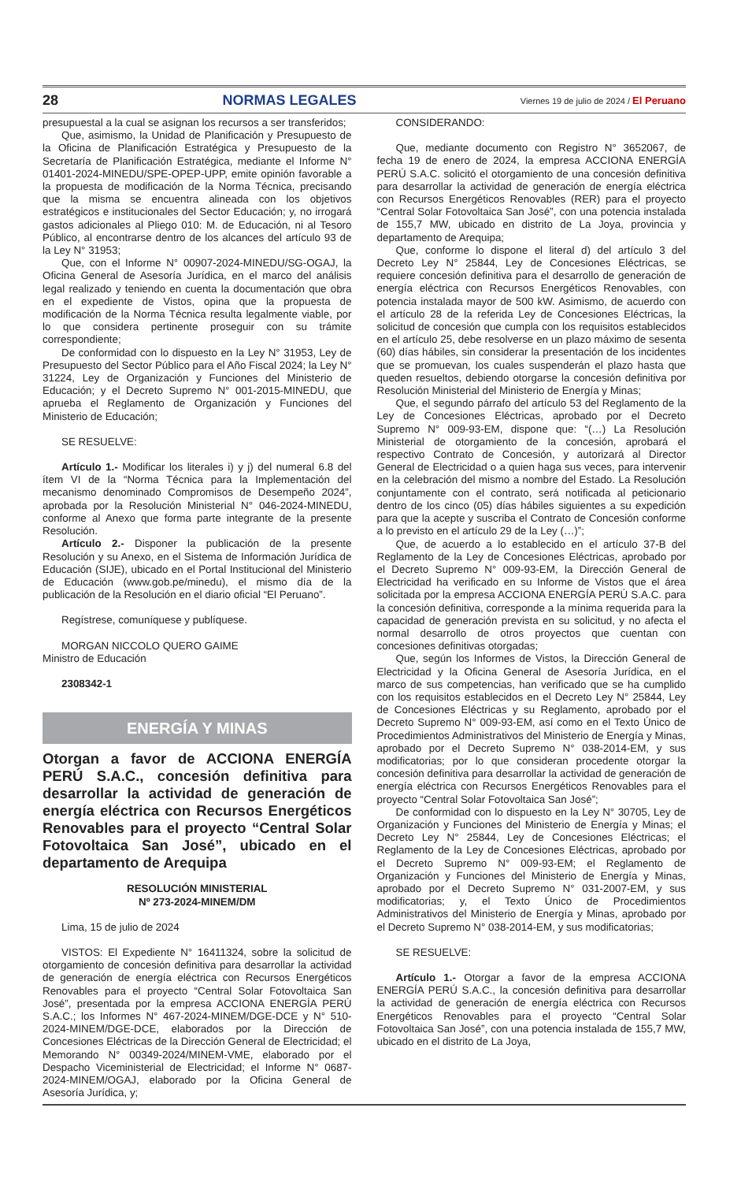28 NORMAS LEGALES Viernes 19 de julio de 2024 / El Peruano
presupuestal a la cual se asignan los recursos a ser transferidos;
Que, asimismo, la Unidad de Planificación y Presupuesto de la Oficina de Planificación Estratégica y Presupuesto de la Secretaría de Planificación Estratégica, mediante el Informe N° 01401-2024-MINEDU/SPE-OPEP-UPP, emite opinión favorable a la propuesta de modificación de la Norma Técnica, precisando que la misma se encuentra alineada con los objetivos estratégicos e institucionales del Sector Educación; y, no irrogará gastos adicionales al Pliego 010: M. de Educación, ni al Tesoro Público, al encontrarse dentro de los alcances del artículo 93 de la Ley N° 31953;
Que, con el Informe N° 00907-2024-MINEDU/SG-OGAJ, la Oficina General de Asesoría Jurídica, en el marco del análisis legal realizado y teniendo en cuenta la documentación que obra en el expediente de Vistos, opina que la propuesta de modificación de la Norma Técnica resulta legalmente viable, por lo que considera pertinente proseguir con su trámite correspondiente;
De conformidad con lo dispuesto en la Ley N° 31953, Ley de Presupuesto del Sector Público para el Año Fiscal 2024; la Ley N° 31224, Ley de Organización y Funciones del Ministerio de Educación; y el Decreto Supremo N° 001-2015-MINEDU, que aprueba el Reglamento de Organización y Funciones del Ministerio de Educación;
SE RESUELVE:
Artículo 1.- Modificar los literales i) y j) del numeral 6.8 del ítem VI de la “Norma Técnica para la Implementación del mecanismo denominado Compromisos de Desempeño 2024”, aprobada por la Resolución Ministerial N° 046-2024-MINEDU, conforme al Anexo que forma parte integrante de la presente Resolución.
Artículo 2.- Disponer la publicación de la presente Resolución y su Anexo, en el Sistema de Información Jurídica de Educación (SIJE), ubicado en el Portal Institucional del Ministerio de Educación (www.gob.pe/minedu), el mismo día de la publicación de la Resolución en el diario oficial “El Peruano”.
Regístrese, comuníquese y publíquese.
MORGAN NICCOLO QUERO GAIME
Ministro de Educación
2308342-1
ENERGÍA Y MINAS
Otorgan a favor de ACCIONA ENERGÍA PERÚ S.A.C., concesión definitiva para desarrollar la actividad de generación de energía eléctrica con Recursos Energéticos Renovables para el proyecto “Central Solar Fotovoltaica San José”, ubicado en el departamento de Arequipa
RESOLUCIÓN MINISTERIAL
Nº 273-2024-MINEM/DM
Lima, 15 de julio de 2024
VISTOS: El Expediente N° 16411324, sobre la solicitud de otorgamiento de concesión definitiva para desarrollar la actividad de generación de energía eléctrica con Recursos Energéticos Renovables para el proyecto “Central Solar Fotovoltaica San José”, presentada por la empresa ACCIONA ENERGÍA PERÚ S.A.C.; los Informes N° 467-2024-MINEM/DGE-DCE y N° 510-2024-MINEM/DGE-DCE, elaborados por la Dirección de Concesiones Eléctricas de la Dirección General de Electricidad; el Memorando N° 00349-2024/MINEM-VME, elaborado por el Despacho Viceministerial de Electricidad; el Informe N° 0687-2024-MINEM/OGAJ, elaborado por la Oficina General de Asesoría Jurídica, y;
CONSIDERANDO:
Que, mediante documento con Registro N° 3652067, de fecha 19 de enero de 2024, la empresa ACCIONA ENERGÍA PERÚ S.A.C. solicitó el otorgamiento de una concesión definitiva para desarrollar la actividad de generación de energía eléctrica con Recursos Energéticos Renovables (RER) para el proyecto “Central Solar Fotovoltaica San José”, con una potencia instalada de 155,7 MW, ubicado en distrito de La Joya, provincia y departamento de Arequipa;
Que, conforme lo dispone el literal d) del artículo 3 del Decreto Ley N° 25844, Ley de Concesiones Eléctricas, se requiere concesión definitiva para el desarrollo de generación de energía eléctrica con Recursos Energéticos Renovables, con potencia instalada mayor de 500 kW. Asimismo, de acuerdo con el artículo 28 de la referida Ley de Concesiones Eléctricas, la solicitud de concesión que cumpla con los requisitos establecidos en el artículo 25, debe resolverse en un plazo máximo de sesenta (60) días hábiles, sin considerar la presentación de los incidentes que se promuevan, los cuales suspenderán el plazo hasta que queden resueltos, debiendo otorgarse la concesión definitiva por Resolución Ministerial del Ministerio de Energía y Minas;
Que, el segundo párrafo del artículo 53 del Reglamento de la Ley de Concesiones Eléctricas, aprobado por el Decreto Supremo N° 009-93-EM, dispone que: “(…) La Resolución Ministerial de otorgamiento de la concesión, aprobará el respectivo Contrato de Concesión, y autorizará al Director General de Electricidad o a quien haga sus veces, para intervenir en la celebración del mismo a nombre del Estado. La Resolución conjuntamente con el contrato, será notificada al peticionario dentro de los cinco (05) días hábiles siguientes a su expedición para que la acepte y suscriba el Contrato de Concesión conforme a lo previsto en el artículo 29 de la Ley (…)”;
Que, de acuerdo a lo establecido en el artículo 37-B del Reglamento de la Ley de Concesiones Eléctricas, aprobado por el Decreto Supremo N° 009-93-EM, la Dirección General de Electricidad ha verificado en su Informe de Vistos que el área solicitada por la empresa ACCIONA ENERGÍA PERÚ S.A.C. para la concesión definitiva, corresponde a la mínima requerida para la capacidad de generación prevista en su solicitud, y no afecta el normal desarrollo de otros proyectos que cuentan con concesiones definitivas otorgadas;
Que, según los Informes de Vistos, la Dirección General de Electricidad y la Oficina General de Asesoría Jurídica, en el marco de sus competencias, han verificado que se ha cumplido con los requisitos establecidos en el Decreto Ley N° 25844, Ley de Concesiones Eléctricas y su Reglamento, aprobado por el Decreto Supremo N° 009-93-EM, así como en el Texto Único de Procedimientos Administrativos del Ministerio de Energía y Minas, aprobado por el Decreto Supremo N° 038-2014-EM, y sus modificatorias; por lo que consideran procedente otorgar la concesión definitiva para desarrollar la actividad de generación de energía eléctrica con Recursos Energéticos Renovables para el proyecto “Central Solar Fotovoltaica San José”;
De conformidad con lo dispuesto en la Ley N° 30705, Ley de Organización y Funciones del Ministerio de Energía y Minas; el Decreto Ley N° 25844, Ley de Concesiones Eléctricas; el Reglamento de la Ley de Concesiones Eléctricas, aprobado por el Decreto Supremo N° 009-93-EM; el Reglamento de Organización y Funciones del Ministerio de Energía y Minas, aprobado por el Decreto Supremo N° 031-2007-EM, y sus modificatorias; y, el Texto Único de Procedimientos Administrativos del Ministerio de Energía y Minas, aprobado por el Decreto Supremo N° 038-2014-EM, y sus modificatorias;
SE RESUELVE:
Artículo 1.- Otorgar a favor de la empresa ACCIONA ENERGÍA PERÚ S.A.C., la concesión definitiva para desarrollar la actividad de generación de energía eléctrica con Recursos Energéticos Renovables para el proyecto “Central Solar Fotovoltaica San José”, con una potencia instalada de 155,7 MW, ubicado en el distrito de La Joya,